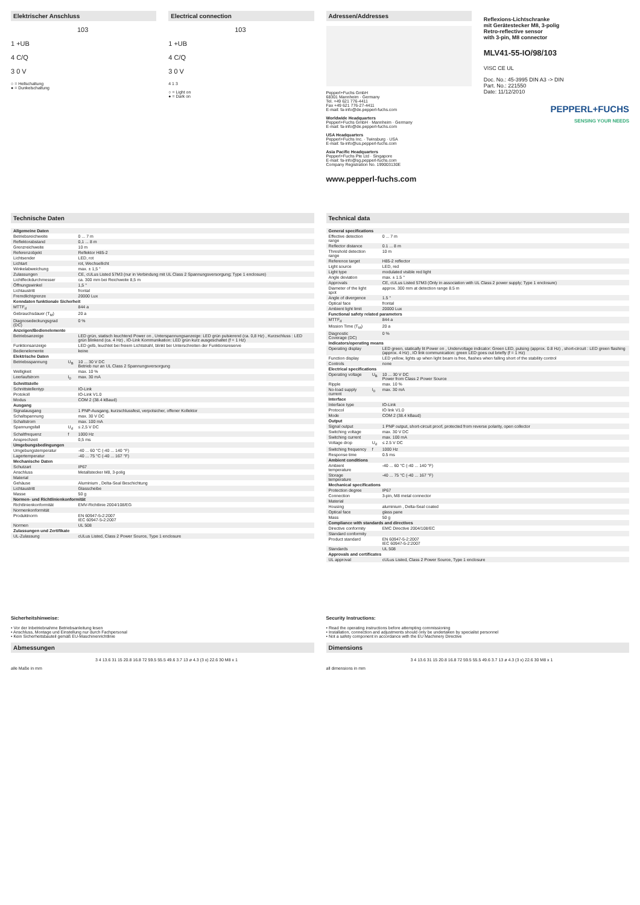Elektrischer Anschluss
103
1 +UB
4 C/Q
3 0 V
○ = Hellschaltung
● = Dunkelschaltung
Electrical connection
103
1 +UB
4 C/Q
3 0 V
4 1 3
○ = Light on
● = Dark on
Adressen/Addresses
Pepperl+Fuchs GmbH
68301 Mannheim · Germany
Tel. +49 621 776-4411
Fax +49 621 776-27-4411
E-mail: fa-info@de.pepperl-fuchs.com
Worldwide Headquarters
Pepperl+Fuchs GmbH · Mannheim · Germany
E-mail: fa-info@de.pepperl-fuchs.com
USA Headquarters
Pepperl+Fuchs Inc. · Twinsburg · USA
E-mail: fa-info@us.pepperl-fuchs.com
Asia Pacific Headquarters
Pepperl+Fuchs Pte Ltd · Singapore
E-mail: fa-info@sg.pepperl-fuchs.com
Company Registration No. 199003130E
www.pepperl-fuchs.com
Reflexions-Lichtschranke
mit Gerätestecker M8, 3-polig
Retro-reflective sensor
with 3-pin, M8 connector
MLV41-55-IO/98/103
VISC CE UL
Doc. No.: 45-3995 DIN A3 -> DIN
Part. No.: 221550
Date: 11/12/2010
PEPPERL+FUCHS
SENSING YOUR NEEDS
Technische Daten
| Allgemeine Daten | | |
| Betriebsreichweite | | 0 ... 7 m |
| Reflektorabstand | | 0,1 ... 8 m |
| Grenzreichweite | | 10 m |
| Referenzobjekt | | Reflektor H85-2 |
| Lichtsender | | LED, rot |
| Lichtart | | rot, Wechsellicht |
| Winkelabweichung | | max. ± 1,5 ° |
| Zulassungen | | CE, cULus Listed 57M3 (nur in Verbindung mit UL Class 2 Spannungsversorgung; Type 1 enclosure) |
| Lichtfleckdurchmesser | | ca. 300 mm bei Reichweite 8,5 m |
| Öffnungswinkel | | 1,5 ° |
| Lichtaustritt | | frontal |
| Fremdlichtgrenze | | 20000 Lux |
| Kenndaten funktionale Sicherheit | | |
| MTTF<sub>d</sub> | | 844 a |
| Gebrauchsdauer (T<sub>M</sub>) | | 20 a |
| Diagnosedeckungsgrad (DC) | | 0 % |
| Anzeigen/Bedienelemente | | |
| Betriebsanzeige | | LED grün, statisch leuchtend Power on , Unterspannungsanzeige: LED grün pulsierend (ca. 0,8 Hz) , Kurzschluss : LED grün blinkend (ca. 4 Hz) , IO-Link Kommunikation: LED grün kurz ausgeschaltet (f = 1 Hz) |
| Funktionsanzeige | | LED gelb, leuchtet bei freiem Lichtstrahl, blinkt bei Unterschreiten der Funktionsreserve |
| Bedienelemente | | keine |
| Elektrische Daten | | |
| Betriebsspannung | U<sub>B</sub> | 10 ... 30 V DC Betrieb nur an UL Class 2 Spannungsversorgung |
| Welligkeit | | max. 10 % |
| Leerlaufstrom | I<sub>0</sub> | max. 30 mA |
| Schnittstelle | | |
| Schnittstellentyp | | IO-Link |
| Protokoll | | IO-Link V1.0 |
| Modus | | COM 2 (38.4 kBaud) |
| Ausgang | | |
| Signalausgang | | 1 PNP-Ausgang, kurzschlussfest, verpolsicher, offener Kollektor |
| Schaltspannung | | max. 30 V DC |
| Schaltstrom | | max. 100 mA |
| Spannungsfall | U<sub>d</sub> | ≤ 2,5 V DC |
| Schaltfrequenz | f | 1000 Hz |
| Ansprechzeit | | 0,5 ms |
| Umgebungsbedingungen | | |
| Umgebungstemperatur | | -40 ... 60 °C (-40 ... 140 °F) |
| Lagertemperatur | | -40 ... 75 °C (-40 ... 167 °F) |
| Mechanische Daten | | |
| Schutzart | | IP67 |
| Anschluss | | Metallstecker M8, 3-polig |
| Material | | |
| Gehäuse | | Aluminium , Delta-Seal Beschichtung |
| Lichtaustritt | | Glasscheibe |
| Masse | | 50 g |
| Normen- und Richtlinienkonformität | | |
| Richtlinienkonformität | | EMV-Richtlinie 2004/108/EG |
| Normenkonformität | | |
| Produktnorm | | EN 60947-5-2:2007 IEC 60947-5-2:2007 |
| Normen | | UL 508 |
| Zulassungen und Zertifikate | | |
| UL-Zulassung | | cULus Listed, Class 2 Power Source, Type 1 enclosure |
Technical data
| General specifications | | |
| Effective detection range | | 0 ... 7 m |
| Reflector distance | | 0.1 ... 8 m |
| Threshold detection range | | 10 m |
| Reference target | | H85-2 reflector |
| Light source | | LED, red |
| Light type | | modulated visible red light |
| Angle deviation | | max. ± 1.5 ° |
| Approvals | | CE, cULus Listed 57M3 (Only in association with UL Class 2 power supply; Type 1 enclosure) |
| Diameter of the light spot | | approx. 300 mm at detection range 8.5 m |
| Angle of divergence | | 1.5 ° |
| Optical face | | frontal |
| Ambient light limit | | 20000 Lux |
| Functional safety related parameters | | |
| MTTF<sub>d</sub> | | 844 a |
| Mission Time (T<sub>M</sub>) | | 20 a |
| Diagnostic Coverage (DC) | | 0 % |
| Indicators/operating means | | |
| Operating display | | LED green, statically lit Power on , Undervoltage indicator: Green LED, pulsing (approx. 0.8 Hz) , short-circuit : LED green flashing (approx. 4 Hz) , IO link communication: green LED goes out briefly (f = 1 Hz) |
| Function display | | LED yellow, lights up when light beam is free, flashes when falling short of the stability control |
| Controls | | none |
| Electrical specifications | | |
| Operating voltage | U<sub>B</sub> | 10 ... 30 V DC Power from Class 2 Power Source |
| Ripple | | max. 10 % |
| No-load supply current | I<sub>0</sub> | max. 30 mA |
| Interface | | |
| Interface type | | IO-Link |
| Protocol | | IO link V1.0 |
| Mode | | COM 2 (38.4 kBaud) |
| Output | | |
| Signal output | | 1 PNP output, short-circuit proof, protected from reverse polarity, open collector |
| Switching voltage | | max. 30 V DC |
| Switching current | | max. 100 mA |
| Voltage drop | U<sub>d</sub> | ≤ 2.5 V DC |
| Switching frequency | f | 1000 Hz |
| Response time | | 0.5 ms |
| Ambient conditions | | |
| Ambient temperature | | -40 ... 60 °C (-40 ... 140 °F) |
| Storage temperature | | -40 ... 75 °C (-40 ... 167 °F) |
| Mechanical specifications | | |
| Protection degree | | IP67 |
| Connection | | 3-pin, M8 metal connector |
| Material | | |
| Housing | | aluminium , Delta-Seal coated |
| Optical face | | glass pane |
| Mass | | 50 g |
| Compliance with standards and directives | | |
| Directive conformity | | EMC Directive 2004/108/EC |
| Standard conformity | | |
| Product standard | | EN 60947-5-2:2007 IEC 60947-5-2:2007 |
| Standards | | UL 508 |
| Approvals and certificates | | |
| UL approval | | cULus Listed, Class 2 Power Source, Type 1 enclosure |
Sicherheitshinweise:
• Vor der Inbetriebnahme Betriebsanleitung lesen
• Anschluss, Montage und Einstellung nur durch Fachpersonal
• Kein Sicherheitsbauteil gemäß EU-Maschinenrichtlinie
Abmessungen
3 4 13.6 31 15 20.8 16.8 72 59.5 55.5 49.6 3.7 13 ø 4.3 (3 x) 22.6 30 M8 x 1
alle Maße in mm
Security Instructions:
• Read the operating instructions before attempting commissioning
• Installation, connection and adjustments should only be undertaken by specialist personnel
• Not a safety component in accordance with the EU Machinery Directive
Dimensions
3 4 13.6 31 15 20.8 16.8 72 59.5 55.5 49.6 3.7 13 ø 4.3 (3 x) 22.6 30 M8 x 1
all dimensions in mm